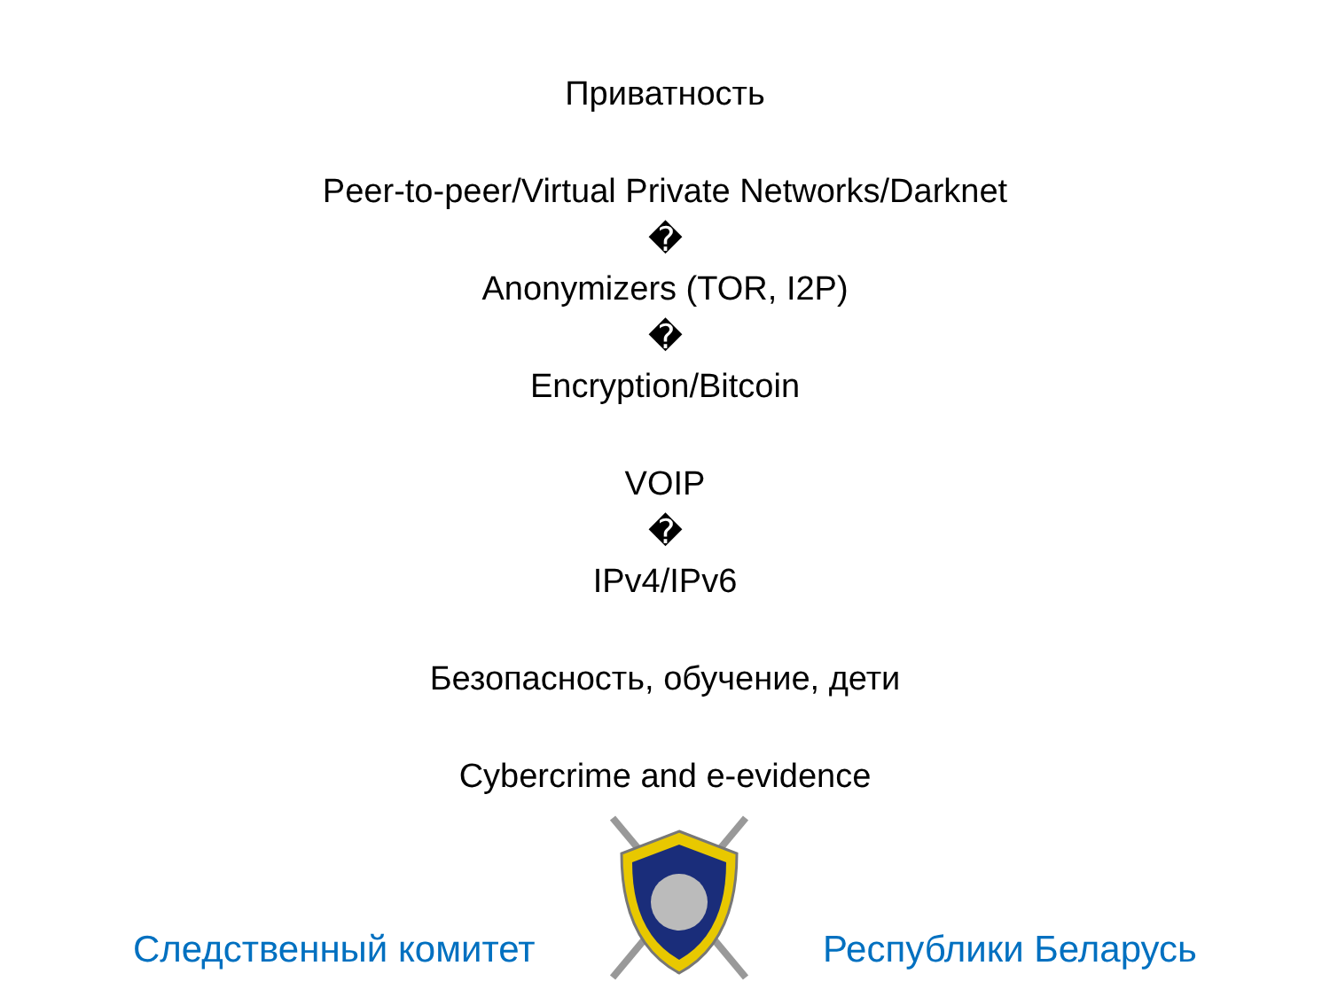Приватность
Peer-to-peer/Virtual Private Networks/Darknet
�
Anonymizers (TOR, I2P)
�
Encryption/Bitcoin
VOIP
�
IPv4/IPv6
Безопасность, обучение, дети
Cybercrime and e-evidence
Следственный комитет Республики Беларусь